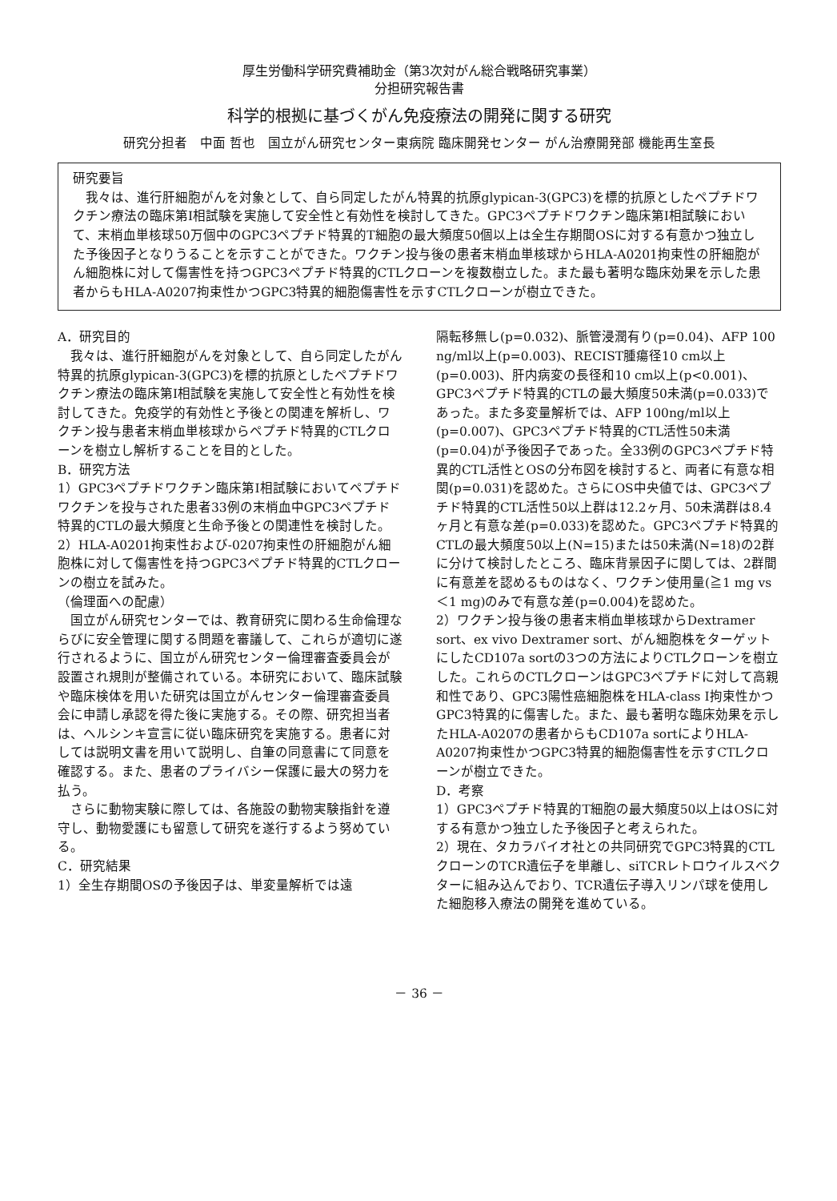厚生労働科学研究費補助金（第3次対がん総合戦略研究事業）
分担研究報告書
科学的根拠に基づくがん免疫療法の開発に関する研究
研究分担者　中面 哲也　国立がん研究センター東病院 臨床開発センター がん治療開発部 機能再生室長
研究要旨
我々は、進行肝細胞がんを対象として、自ら同定したがん特異的抗原glypican-3(GPC3)を標的抗原としたペプチドワクチン療法の臨床第Ⅰ相試験を実施して安全性と有効性を検討してきた。GPC3ペプチドワクチン臨床第Ⅰ相試験において、末梢血単核球50万個中のGPC3ペプチド特異的T細胞の最大頻度50個以上は全生存期間OSに対する有意かつ独立した予後因子となりうることを示すことができた。ワクチン投与後の患者末梢血単核球からHLA-A0201拘束性の肝細胞がん細胞株に対して傷害性を持つGPC3ペプチド特異的CTLクローンを複数樹立した。また最も著明な臨床効果を示した患者からもHLA-A0207拘束性かつGPC3特異的細胞傷害性を示すCTLクローンが樹立できた。
A．研究目的
　我々は、進行肝細胞がんを対象として、自ら同定したがん特異的抗原glypican-3(GPC3)を標的抗原としたペプチドワクチン療法の臨床第Ⅰ相試験を実施して安全性と有効性を検討してきた。免疫学的有効性と予後との関連を解析し、ワクチン投与患者末梢血単核球からペプチド特異的CTLクローンを樹立し解析することを目的とした。
B．研究方法
1）GPC3ペプチドワクチン臨床第Ⅰ相試験においてペプチドワクチンを投与された患者33例の末梢血中GPC3ペプチド特異的CTLの最大頻度と生命予後との関連性を検討した。
2）HLA-A0201拘束性および-0207拘束性の肝細胞がん細胞株に対して傷害性を持つGPC3ペプチド特異的CTLクローンの樹立を試みた。
（倫理面への配慮）
　国立がん研究センターでは、教育研究に関わる生命倫理ならびに安全管理に関する問題を審議して、これらが適切に遂行されるように、国立がん研究センター倫理審査委員会が設置され規則が整備されている。本研究において、臨床試験や臨床検体を用いた研究は国立がんセンター倫理審査委員会に申請し承認を得た後に実施する。その際、研究担当者は、ヘルシンキ宣言に従い臨床研究を実施する。患者に対しては説明文書を用いて説明し、自筆の同意書にて同意を確認する。また、患者のプライバシー保護に最大の努力を払う。
　さらに動物実験に際しては、各施設の動物実験指針を遵守し、動物愛護にも留意して研究を遂行するよう努めている。
C．研究結果
1）全生存期間OSの予後因子は、単変量解析では遠
隔転移無し(p=0.032)、脈管浸潤有り(p=0.04)、AFP 100 ng/ml以上(p=0.003)、RECIST腫瘍径10 cm以上(p=0.003)、肝内病変の長径和10 cm以上(p<0.001)、GPC3ペプチド特異的CTLの最大頻度50未満(p=0.033)であった。また多変量解析では、AFP 100ng/ml以上(p=0.007)、GPC3ペプチド特異的CTL活性50未満(p=0.04)が予後因子であった。全33例のGPC3ペプチド特異的CTL活性とOSの分布図を検討すると、両者に有意な相関(p=0.031)を認めた。さらにOS中央値では、GPC3ペプチド特異的CTL活性50以上群は12.2ヶ月、50未満群は8.4ヶ月と有意な差(p=0.033)を認めた。GPC3ペプチド特異的CTLの最大頻度50以上(N=15)または50未満(N=18)の2群に分けて検討したところ、臨床背景因子に関しては、2群間に有意差を認めるものはなく、ワクチン使用量(≧1 mg vs ＜1 mg)のみで有意な差(p=0.004)を認めた。
2）ワクチン投与後の患者末梢血単核球からDextramer sort、ex vivo Dextramer sort、がん細胞株をターゲットにしたCD107a sortの3つの方法によりCTLクローンを樹立した。これらのCTLクローンはGPC3ペプチドに対して高親和性であり、GPC3陽性癌細胞株をHLA-class I拘束性かつGPC3特異的に傷害した。また、最も著明な臨床効果を示したHLA-A0207の患者からもCD107a sortによりHLA-A0207拘束性かつGPC3特異的細胞傷害性を示すCTLクローンが樹立できた。
D．考察
1）GPC3ペプチド特異的T細胞の最大頻度50以上はOSに対する有意かつ独立した予後因子と考えられた。
2）現在、タカラバイオ社との共同研究でGPC3特異的CTLクローンのTCR遺伝子を単離し、siTCRレトロウイルスベクターに組み込んでおり、TCR遺伝子導入リンパ球を使用した細胞移入療法の開発を進めている。
－ 36 －